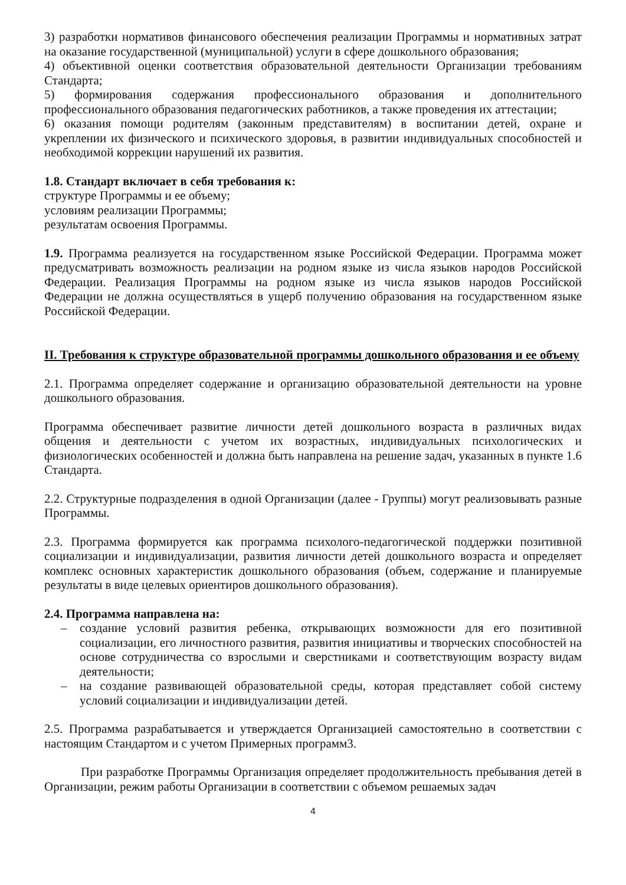3) разработки нормативов финансового обеспечения реализации Программы и нормативных затрат на оказание государственной (муниципальной) услуги в сфере дошкольного образования;
4) объективной оценки соответствия образовательной деятельности Организации требованиям Стандарта;
5) формирования содержания профессионального образования и дополнительного профессионального образования педагогических работников, а также проведения их аттестации;
6) оказания помощи родителям (законным представителям) в воспитании детей, охране и укреплении их физического и психического здоровья, в развитии индивидуальных способностей и необходимой коррекции нарушений их развития.
1.8. Стандарт включает в себя требования к:
структуре Программы и ее объему;
условиям реализации Программы;
результатам освоения Программы.
1.9. Программа реализуется на государственном языке Российской Федерации. Программа может предусматривать возможность реализации на родном языке из числа языков народов Российской Федерации. Реализация Программы на родном языке из числа языков народов Российской Федерации не должна осуществляться в ущерб получению образования на государственном языке Российской Федерации.
II. Требования к структуре образовательной программы дошкольного образования и ее объему
2.1. Программа определяет содержание и организацию образовательной деятельности на уровне дошкольного образования.
Программа обеспечивает развитие личности детей дошкольного возраста в различных видах общения и деятельности с учетом их возрастных, индивидуальных психологических и физиологических особенностей и должна быть направлена на решение задач, указанных в пункте 1.6 Стандарта.
2.2. Структурные подразделения в одной Организации (далее - Группы) могут реализовывать разные Программы.
2.3. Программа формируется как программа психолого-педагогической поддержки позитивной социализации и индивидуализации, развития личности детей дошкольного возраста и определяет комплекс основных характеристик дошкольного образования (объем, содержание и планируемые результаты в виде целевых ориентиров дошкольного образования).
2.4. Программа направлена на:
– создание условий развития ребенка, открывающих возможности для его позитивной социализации, его личностного развития, развития инициативы и творческих способностей на основе сотрудничества со взрослыми и сверстниками и соответствующим возрасту видам деятельности;
– на создание развивающей образовательной среды, которая представляет собой систему условий социализации и индивидуализации детей.
2.5. Программа разрабатывается и утверждается Организацией самостоятельно в соответствии с настоящим Стандартом и с учетом Примерных программ3.
При разработке Программы Организация определяет продолжительность пребывания детей в Организации, режим работы Организации в соответствии с объемом решаемых задач
4